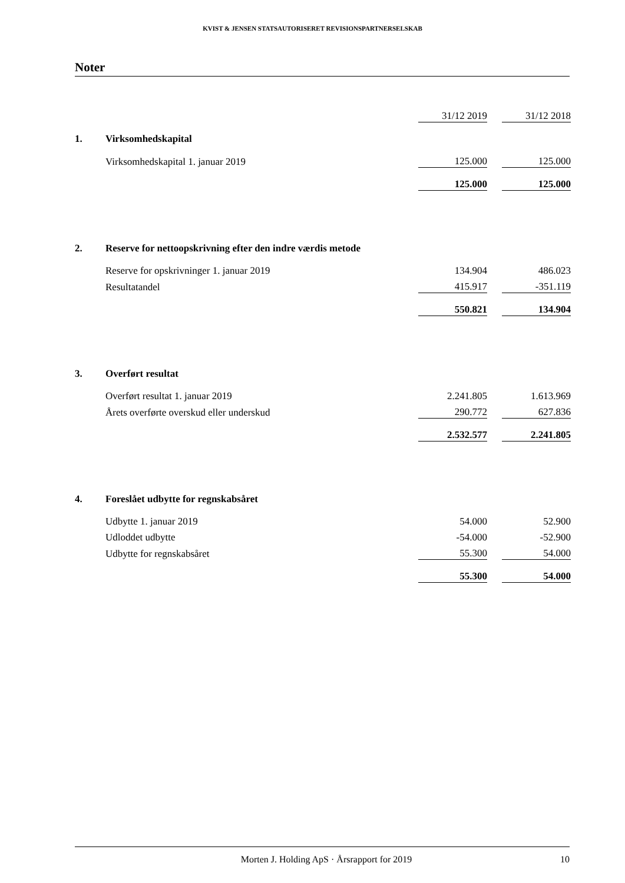KVIST & JENSEN STATSAUTORISERET REVISIONSPARTNERSELSKAB
Noter
| | | 31/12 2019 | | 31/12 2018 |
| 1. | Virksomhedskapital | | | |
| | Virksomhedskapital 1. januar 2019 | 125.000 | | 125.000 |
| | | 125.000 | | 125.000 |
| 2. | Reserve for nettoopskrivning efter den indre værdis metode | | | |
| | Reserve for opskrivninger 1. januar 2019 | 134.904 | | 486.023 |
| | Resultatandel | 415.917 | | -351.119 |
| | | 550.821 | | 134.904 |
| 3. | Overført resultat | | | |
| | Overført resultat 1. januar 2019 | 2.241.805 | | 1.613.969 |
| | Årets overførte overskud eller underskud | 290.772 | | 627.836 |
| | | 2.532.577 | | 2.241.805 |
| 4. | Foreslået udbytte for regnskabsåret | | | |
| | Udbytte 1. januar 2019 | 54.000 | | 52.900 |
| | Udloddet udbytte | -54.000 | | -52.900 |
| | Udbytte for regnskabsåret | 55.300 | | 54.000 |
| | | 55.300 | | 54.000 |
Morten J. Holding ApS · Årsrapport for 2019 10